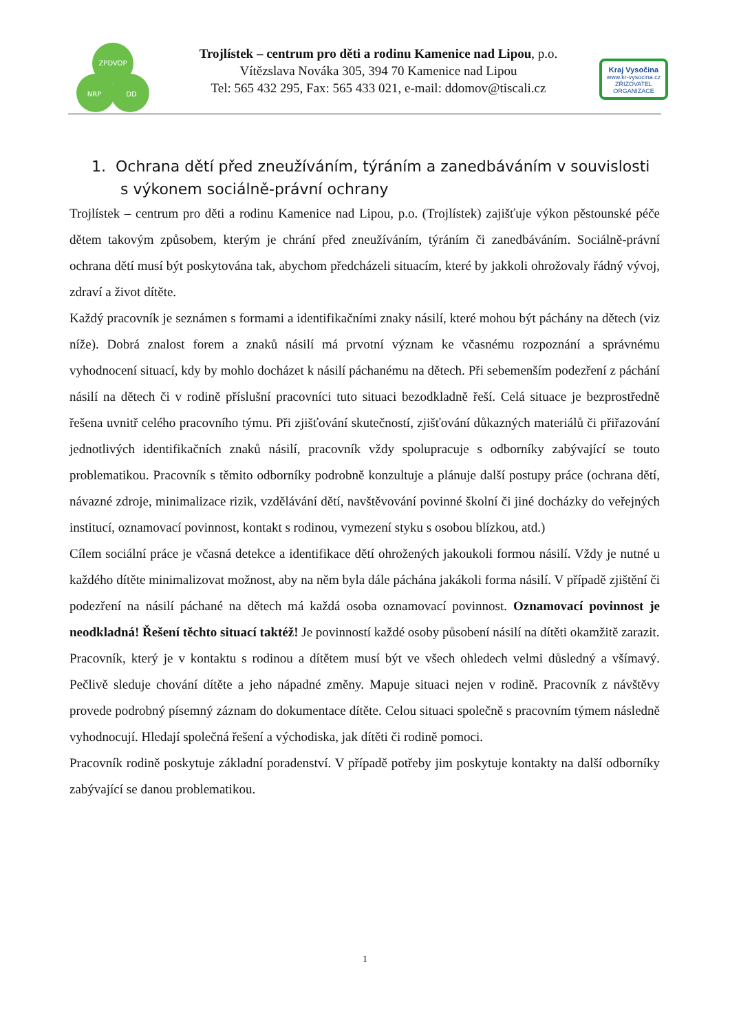ZPDVOP
NRP
DD
Trojlístek – centrum pro děti a rodinu Kamenice nad Lipou, p.o.
Vítězslava Nováka 305, 394 70 Kamenice nad Lipou
Tel: 565 432 295, Fax: 565 433 021, e-mail: ddomov@tiscali.cz
Kraj Vysočina
www.kr-vysocina.cz
ZŘIZOVATEL ORGANIZACE
1. Ochrana dětí před zneužíváním, týráním a zanedbáváním v souvislosti
s výkonem sociálně-právní ochrany
Trojlístek – centrum pro děti a rodinu Kamenice nad Lipou, p.o. (Trojlístek) zajišťuje výkon pěstounské péče dětem takovým způsobem, kterým je chrání před zneužíváním, týráním či zanedbáváním. Sociálně-právní ochrana dětí musí být poskytována tak, abychom předcházeli situacím, které by jakkoli ohrožovaly řádný vývoj, zdraví a život dítěte.
Každý pracovník je seznámen s formami a identifikačními znaky násilí, které mohou být páchány na dětech (viz níže). Dobrá znalost forem a znaků násilí má prvotní význam ke včasnému rozpoznání a správnému vyhodnocení situací, kdy by mohlo docházet k násilí páchanému na dětech. Při sebemenším podezření z páchání násilí na dětech či v rodině příslušní pracovníci tuto situaci bezodkladně řeší. Celá situace je bezprostředně řešena uvnitř celého pracovního týmu. Při zjišťování skutečností, zjišťování důkazných materiálů či přiřazování jednotlivých identifikačních znaků násilí, pracovník vždy spolupracuje s odborníky zabývající se touto problematikou. Pracovník s těmito odborníky podrobně konzultuje a plánuje další postupy práce (ochrana dětí, návazné zdroje, minimalizace rizik, vzdělávání dětí, navštěvování povinné školní či jiné docházky do veřejných institucí, oznamovací povinnost, kontakt s rodinou, vymezení styku s osobou blízkou, atd.)
Cílem sociální práce je včasná detekce a identifikace dětí ohrožených jakoukoli formou násilí. Vždy je nutné u každého dítěte minimalizovat možnost, aby na něm byla dále páchána jakákoli forma násilí. V případě zjištění či podezření na násilí páchané na dětech má každá osoba oznamovací povinnost. Oznamovací povinnost je neodkladná! Řešení těchto situací taktéž! Je povinností každé osoby působení násilí na dítěti okamžitě zarazit.
Pracovník, který je v kontaktu s rodinou a dítětem musí být ve všech ohledech velmi důsledný a všímavý. Pečlivě sleduje chování dítěte a jeho nápadné změny. Mapuje situaci nejen v rodině. Pracovník z návštěvy provede podrobný písemný záznam do dokumentace dítěte. Celou situaci společně s pracovním týmem následně vyhodnocují. Hledají společná řešení a východiska, jak dítěti či rodině pomoci.
Pracovník rodině poskytuje základní poradenství. V případě potřeby jim poskytuje kontakty na další odborníky zabývající se danou problematikou.
1